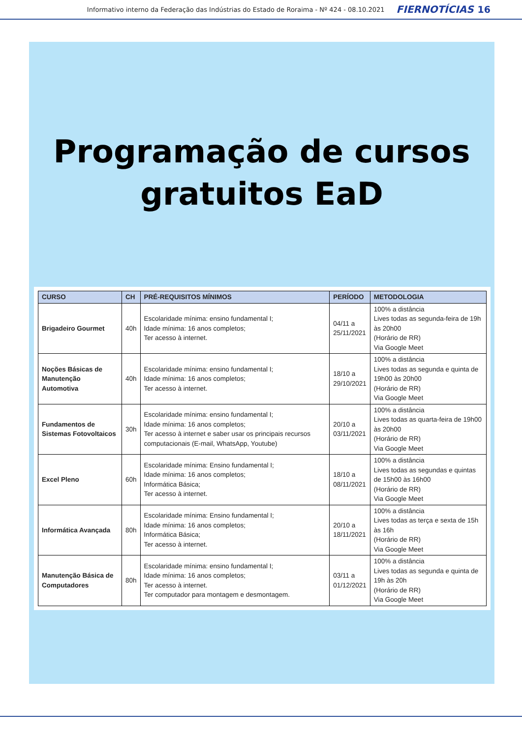Informativo interno da Federação das Indústrias do Estado de Roraima - Nº 424 - 08.10.2021 FIERNOTÍCIAS 16
Programação de cursos
gratuitos EaD
| CURSO | CH | PRÉ-REQUISITOS MÍNIMOS | PERÍODO | METODOLOGIA |
| --- | --- | --- | --- | --- |
| Brigadeiro Gourmet | 40h | Escolaridade mínima: ensino fundamental I; Idade mínima: 16 anos completos; Ter acesso à internet. | 04/11 a 25/11/2021 | 100% a distância Lives todas as segunda-feira de 19h às 20h00 (Horário de RR) Via Google Meet |
| Noções Básicas de Manutenção Automotiva | 40h | Escolaridade mínima: ensino fundamental I; Idade mínima: 16 anos completos; Ter acesso à internet. | 18/10 a 29/10/2021 | 100% a distância Lives todas as segunda e quinta de 19h00 às 20h00 (Horário de RR) Via Google Meet |
| Fundamentos de Sistemas Fotovoltaicos | 30h | Escolaridade mínima: ensino fundamental I; Idade mínima: 16 anos completos; Ter acesso à internet e saber usar os principais recursos computacionais (E-mail, WhatsApp, Youtube) | 20/10 a 03/11/2021 | 100% a distância Lives todas as quarta-feira de 19h00 às 20h00 (Horário de RR) Via Google Meet |
| Excel Pleno | 60h | Escolaridade mínima: Ensino fundamental I; Idade mínima: 16 anos completos; Informática Básica; Ter acesso à internet. | 18/10 a 08/11/2021 | 100% a distância Lives todas as segundas e quintas de 15h00 às 16h00 (Horário de RR) Via Google Meet |
| Informática Avançada | 80h | Escolaridade mínima: Ensino fundamental I; Idade mínima: 16 anos completos; Informática Básica; Ter acesso à internet. | 20/10 a 18/11/2021 | 100% a distância Lives todas as terça e sexta de 15h às 16h (Horário de RR) Via Google Meet |
| Manutenção Básica de Computadores | 80h | Escolaridade mínima: ensino fundamental I; Idade mínima: 16 anos completos; Ter acesso à internet. Ter computador para montagem e desmontagem. | 03/11 a 01/12/2021 | 100% a distância Lives todas as segunda e quinta de 19h às 20h (Horário de RR) Via Google Meet |